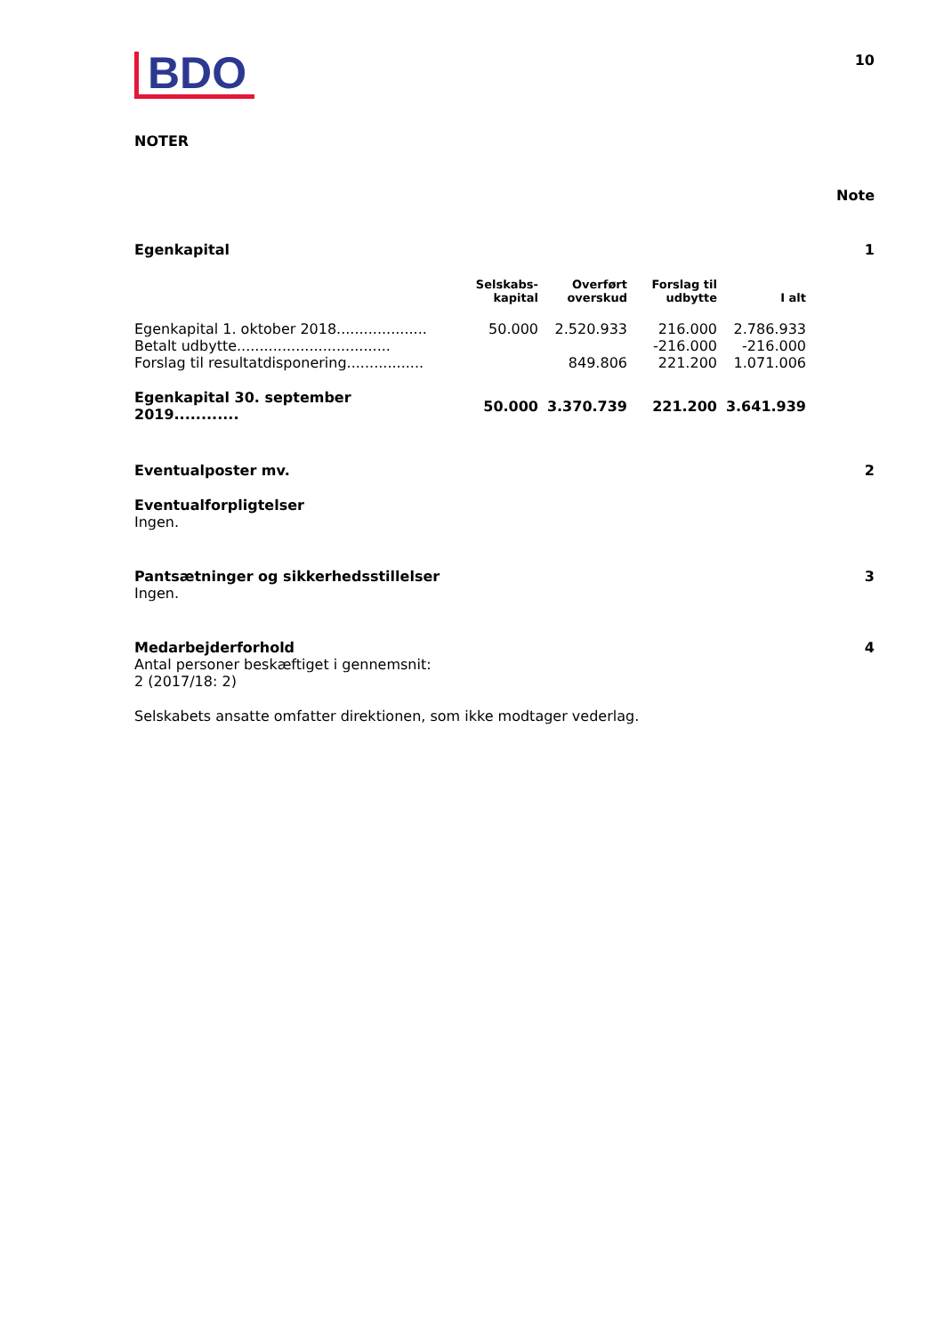BDO
10
NOTER
Note
Egenkapital 1
| | Selskabs- kapital | Overført overskud | Forslag til udbytte | I alt |
| --- | --- | --- | --- | --- |
| Egenkapital 1. oktober 2018.................... | 50.000 | 2.520.933 | 216.000 | 2.786.933 |
| Betalt udbytte.................................. | | | -216.000 | -216.000 |
| Forslag til resultatdisponering................. | | 849.806 | 221.200 | 1.071.006 |
| Egenkapital 30. september 2019............ | 50.000 | 3.370.739 | 221.200 | 3.641.939 |
Eventualposter mv. 2
Eventualforpligtelser
Ingen.
Pantsætninger og sikkerhedsstillelser 3
Ingen.
Medarbejderforhold 4
Antal personer beskæftiget i gennemsnit:
2 (2017/18: 2)
Selskabets ansatte omfatter direktionen, som ikke modtager vederlag.